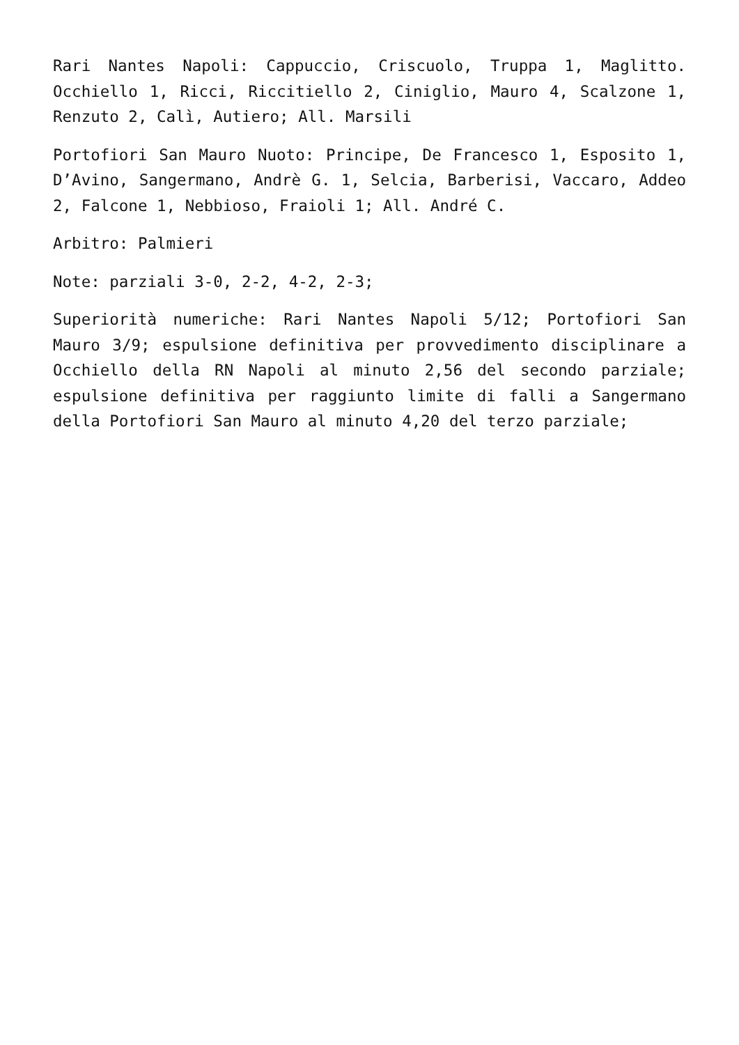Rari Nantes Napoli: Cappuccio, Criscuolo, Truppa 1, Maglitto. Occhiello 1, Ricci, Riccitiello 2, Ciniglio, Mauro 4, Scalzone 1, Renzuto 2, Calì, Autiero; All. Marsili
Portofiori San Mauro Nuoto: Principe, De Francesco 1, Esposito 1, D’Avino, Sangermano, Andrè G. 1, Selcia, Barberisi, Vaccaro, Addeo 2, Falcone 1, Nebbioso, Fraioli 1; All. André C.
Arbitro: Palmieri
Note: parziali 3-0, 2-2, 4-2, 2-3;
Superiorità numeriche: Rari Nantes Napoli 5/12; Portofiori San Mauro 3/9; espulsione definitiva per provvedimento disciplinare a Occhiello della RN Napoli al minuto 2,56 del secondo parziale; espulsione definitiva per raggiunto limite di falli a Sangermano della Portofiori San Mauro al minuto 4,20 del terzo parziale;